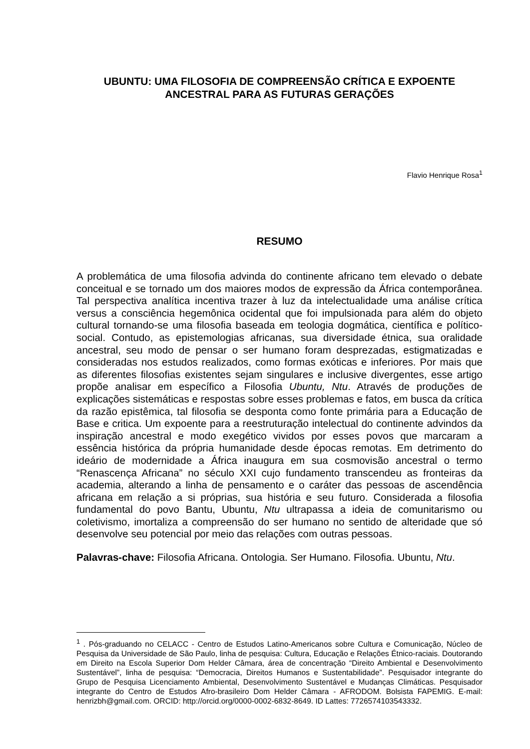UBUNTU: UMA FILOSOFIA DE COMPREENSÃO CRÍTICA E EXPOENTE
ANCESTRAL PARA AS FUTURAS GERAÇÕES
Flavio Henrique Rosa<sup>1</sup>
RESUMO
A problemática de uma filosofia advinda do continente africano tem elevado o debate conceitual e se tornado um dos maiores modos de expressão da África contemporânea. Tal perspectiva analítica incentiva trazer à luz da intelectualidade uma análise crítica versus a consciência hegemônica ocidental que foi impulsionada para além do objeto cultural tornando-se uma filosofia baseada em teologia dogmática, científica e político-social. Contudo, as epistemologias africanas, sua diversidade étnica, sua oralidade ancestral, seu modo de pensar o ser humano foram desprezadas, estigmatizadas e consideradas nos estudos realizados, como formas exóticas e inferiores. Por mais que as diferentes filosofias existentes sejam singulares e inclusive divergentes, esse artigo propõe analisar em específico a Filosofia Ubuntu, Ntu. Através de produções de explicações sistemáticas e respostas sobre esses problemas e fatos, em busca da crítica da razão epistêmica, tal filosofia se desponta como fonte primária para a Educação de Base e critica. Um expoente para a reestruturação intelectual do continente advindos da inspiração ancestral e modo exegético vividos por esses povos que marcaram a essência histórica da própria humanidade desde épocas remotas. Em detrimento do ideário de modernidade a África inaugura em sua cosmovisão ancestral o termo “Renascença Africana” no século XXI cujo fundamento transcendeu as fronteiras da academia, alterando a linha de pensamento e o caráter das pessoas de ascendência africana em relação a si próprias, sua história e seu futuro. Considerada a filosofia fundamental do povo Bantu, Ubuntu, Ntu ultrapassa a ideia de comunitarismo ou coletivismo, imortaliza a compreensão do ser humano no sentido de alteridade que só desenvolve seu potencial por meio das relações com outras pessoas.
Palavras-chave: Filosofia Africana. Ontologia. Ser Humano. Filosofia. Ubuntu, Ntu.
<sup>1</sup> . Pós-graduando no CELACC - Centro de Estudos Latino-Americanos sobre Cultura e Comunicação, Núcleo de Pesquisa da Universidade de São Paulo, linha de pesquisa: Cultura, Educação e Relações Étnico-raciais. Doutorando em Direito na Escola Superior Dom Helder Câmara, área de concentração “Direito Ambiental e Desenvolvimento Sustentável”, linha de pesquisa: “Democracia, Direitos Humanos e Sustentabilidade”. Pesquisador integrante do Grupo de Pesquisa Licenciamento Ambiental, Desenvolvimento Sustentável e Mudanças Climáticas. Pesquisador integrante do Centro de Estudos Afro-brasileiro Dom Helder Câmara - AFRODOM. Bolsista FAPEMIG. E-mail: henrizbh@gmail.com. ORCID: http://orcid.org/0000-0002-6832-8649. ID Lattes: 7726574103543332.